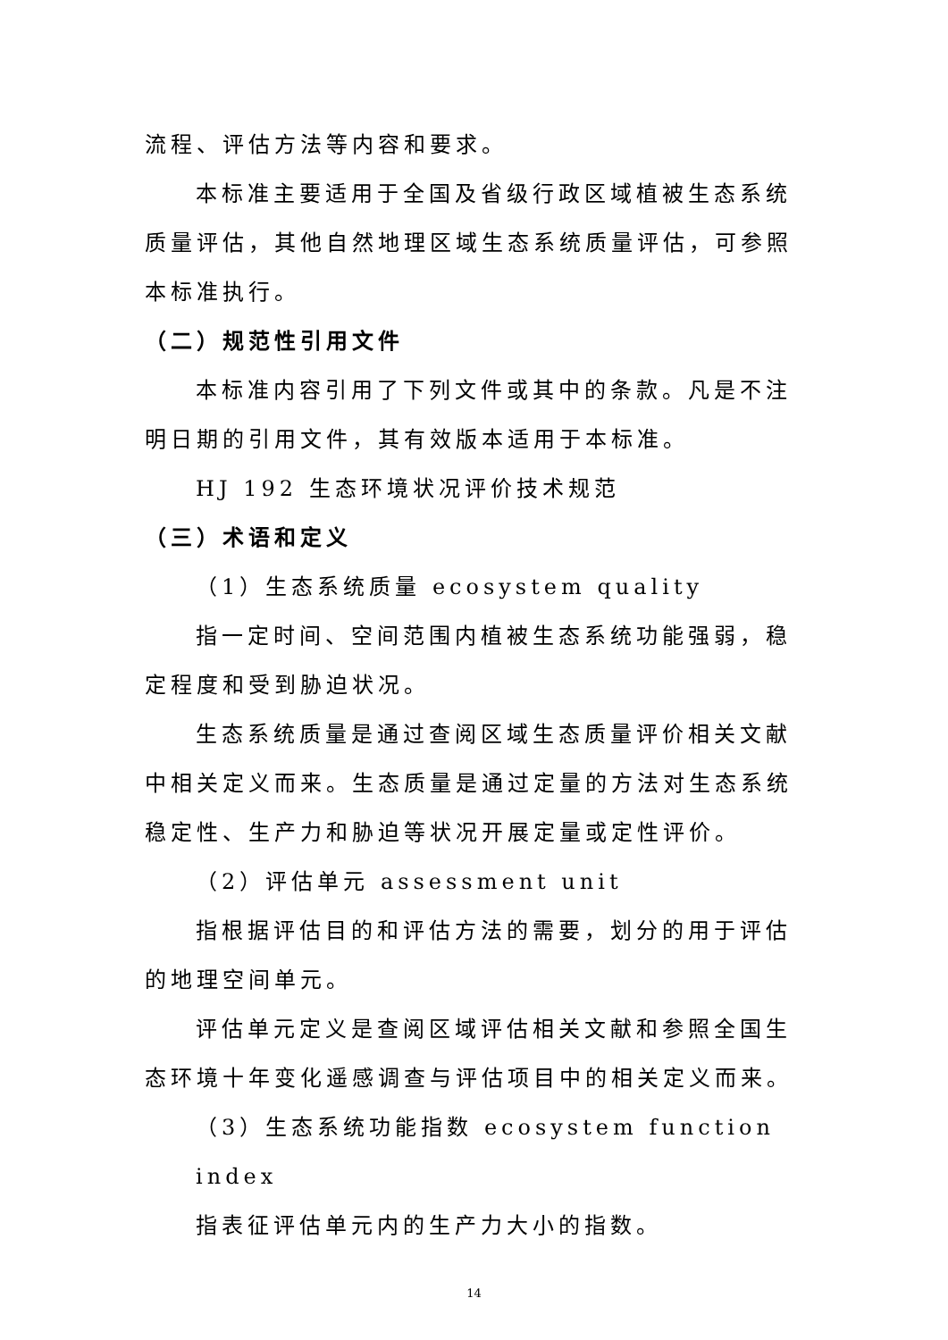流程、评估方法等内容和要求。
本标准主要适用于全国及省级行政区域植被生态系统质量评估，其他自然地理区域生态系统质量评估，可参照本标准执行。
（二）规范性引用文件
本标准内容引用了下列文件或其中的条款。凡是不注明日期的引用文件，其有效版本适用于本标准。
HJ 192 生态环境状况评价技术规范
（三）术语和定义
（1）生态系统质量 ecosystem quality
指一定时间、空间范围内植被生态系统功能强弱，稳定程度和受到胁迫状况。
生态系统质量是通过查阅区域生态质量评价相关文献中相关定义而来。生态质量是通过定量的方法对生态系统稳定性、生产力和胁迫等状况开展定量或定性评价。
（2）评估单元 assessment unit
指根据评估目的和评估方法的需要，划分的用于评估的地理空间单元。
评估单元定义是查阅区域评估相关文献和参照全国生态环境十年变化遥感调查与评估项目中的相关定义而来。
（3）生态系统功能指数 ecosystem function index
指表征评估单元内的生产力大小的指数。
14